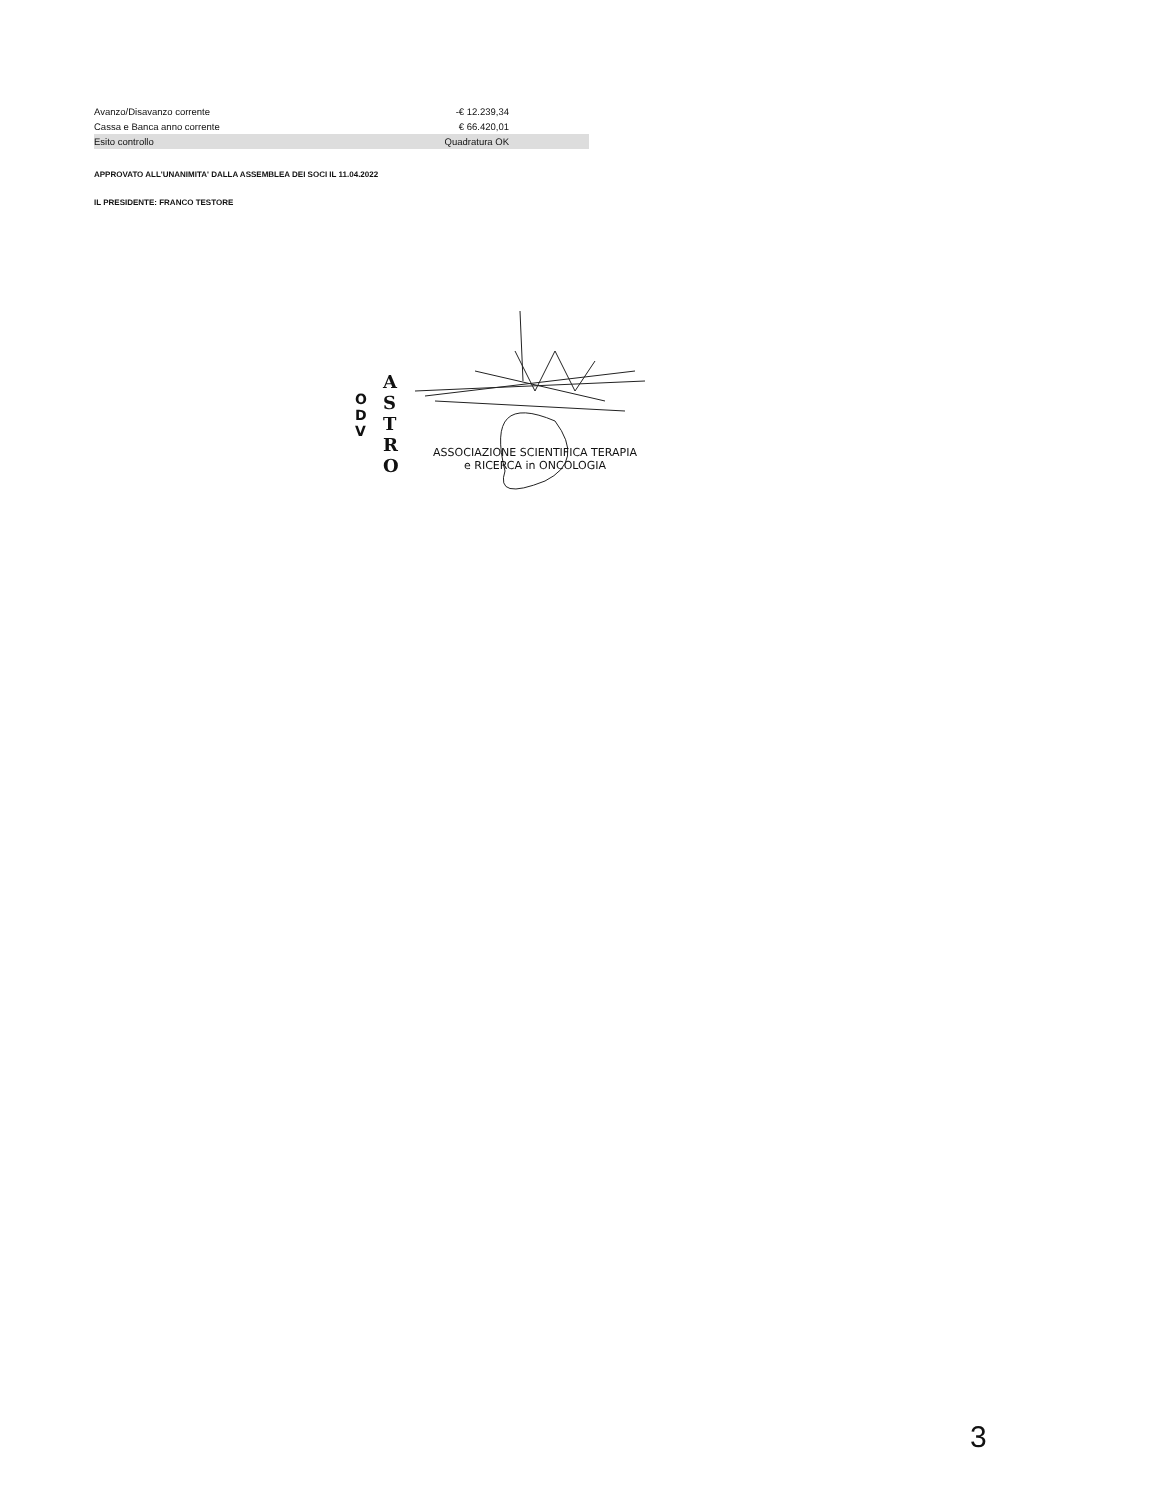| Avanzo/Disavanzo corrente | -€ 12.239,34 | |
| Cassa e Banca anno corrente | € 66.420,01 | |
| Esito controllo | Quadratura OK | |
APPROVATO ALL'UNANIMITA' DALLA ASSEMBLEA DEI SOCI IL 11.04.2022
IL PRESIDENTE: FRANCO TESTORE
O D V
A S T R O
ASSOCIAZIONE SCIENTIFICA TERAPIA
e RICERCA in ONCOLOGIA
3